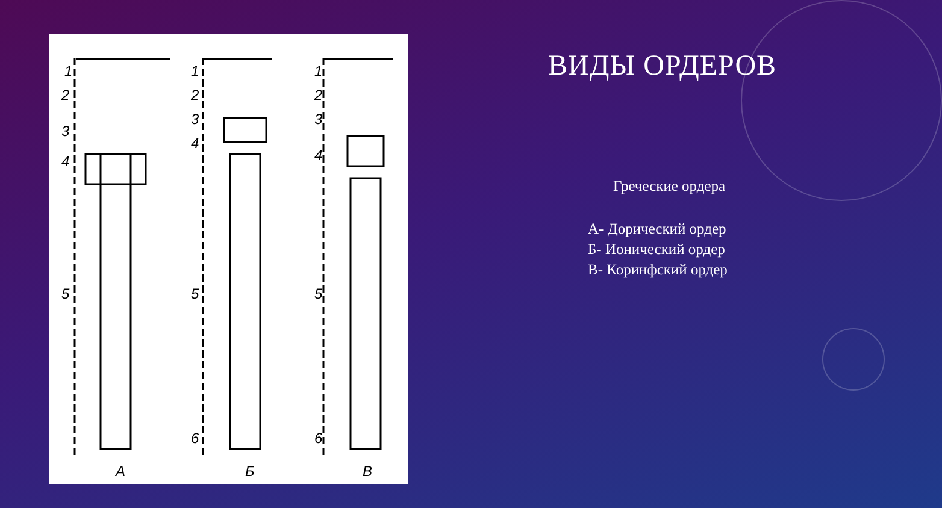1
2
3
4
5
1
2
3
4
5
6
1
2
3
4
5
6
А
Б
В
ВИДЫ ОРДЕРОВ
Греческие ордера
А- Дорический ордер
Б- Ионический ордер
В- Коринфский ордер